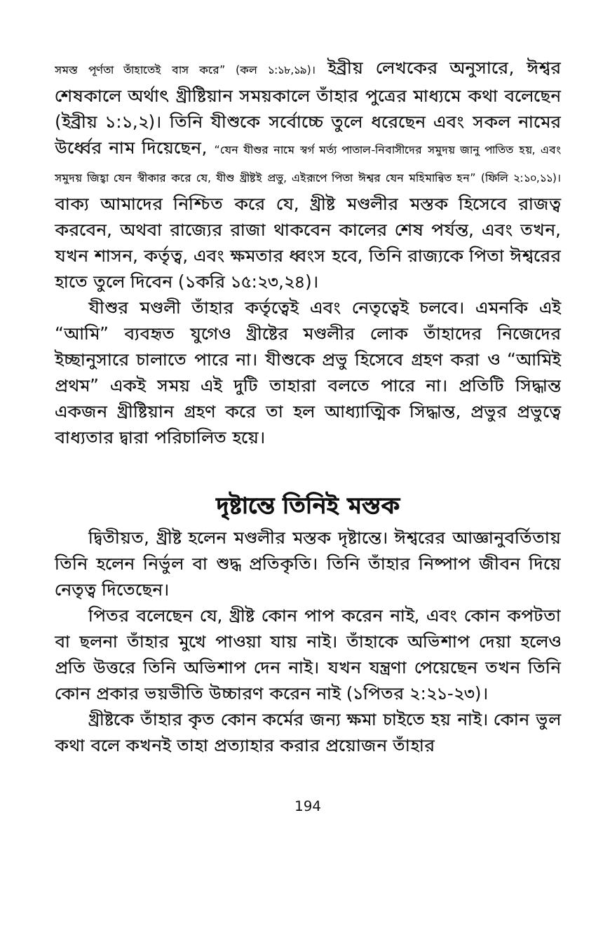সমস্ত পূর্ণতা তাঁহাতেই বাস করে” (কল ১:১৮,১৯)। ইব্রীয় লেখকের অনুসারে, ঈশ্বর শেষকালে অর্থাৎ খ্রীষ্টিয়ান সময়কালে তাঁহার পুত্রের মাধ্যমে কথা বলেছেন (ইব্রীয় ১:১,২)। তিনি যীশুকে সর্বোচ্চে তুলে ধরেছেন এবং সকল নামের উর্ধ্বের নাম দিয়েছেন, “যেন যীশুর নামে স্বর্গ মর্ত্য পাতাল-নিবাসীদের সমুদয় জানু পাতিত হয়, এবং সমুদয় জিহ্বা যেন স্বীকার করে যে, যীশু খ্রীষ্টই প্রভু, এইরূপে পিতা ঈশ্বর যেন মহিমান্বিত হন” (ফিলি ২:১০,১১)। বাক্য আমাদের নিশ্চিত করে যে, খ্রীষ্ট মণ্ডলীর মস্তক হিসেবে রাজত্ব করবেন, অথবা রাজ্যের রাজা থাকবেন কালের শেষ পর্যন্ত, এবং তখন, যখন শাসন, কর্তৃত্ব, এবং ক্ষমতার ধ্বংস হবে, তিনি রাজ্যকে পিতা ঈশ্বরের হাতে তুলে দিবেন (১করি ১৫:২৩,২৪)।
যীশুর মণ্ডলী তাঁহার কর্তৃত্বেই এবং নেতৃত্বেই চলবে। এমনকি এই “আমি” ব্যবহৃত যুগেও খ্রীষ্টের মণ্ডলীর লোক তাঁহাদের নিজেদের ইচ্ছানুসারে চালাতে পারে না। যীশুকে প্রভু হিসেবে গ্রহণ করা ও “আমিই প্রথম” একই সময় এই দুটি তাহারা বলতে পারে না। প্রতিটি সিদ্ধান্ত একজন খ্রীষ্টিয়ান গ্রহণ করে তা হল আধ্যাত্মিক সিদ্ধান্ত, প্রভুর প্রভুত্বে বাধ্যতার দ্বারা পরিচালিত হয়ে।
দৃষ্টান্তে তিনিই মস্তক
দ্বিতীয়ত, খ্রীষ্ট হলেন মণ্ডলীর মস্তক দৃষ্টান্তে। ঈশ্বরের আজ্ঞানুবর্তিতায় তিনি হলেন নির্ভুল বা শুদ্ধ প্রতিকৃতি। তিনি তাঁহার নিষ্পাপ জীবন দিয়ে নেতৃত্ব দিতেছেন।
পিতর বলেছেন যে, খ্রীষ্ট কোন পাপ করেন নাই, এবং কোন কপটতা বা ছলনা তাঁহার মুখে পাওয়া যায় নাই। তাঁহাকে অভিশাপ দেয়া হলেও প্রতি উত্তরে তিনি অভিশাপ দেন নাই। যখন যন্ত্রণা পেয়েছেন তখন তিনি কোন প্রকার ভয়ভীতি উচ্চারণ করেন নাই (১পিতর ২:২১-২৩)।
খ্রীষ্টকে তাঁহার কৃত কোন কর্মের জন্য ক্ষমা চাইতে হয় নাই। কোন ভুল কথা বলে কখনই তাহা প্রত্যাহার করার প্রয়োজন তাঁহার
194